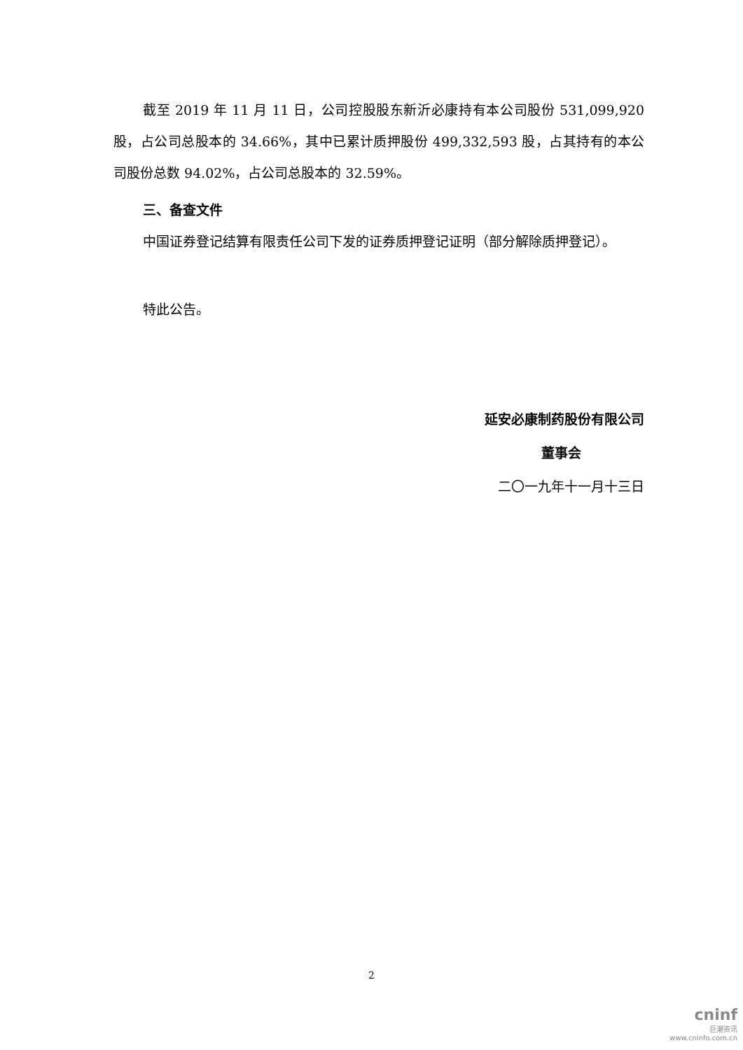截至 2019 年 11 月 11 日，公司控股股东新沂必康持有本公司股份 531,099,920 股，占公司总股本的 34.66%，其中已累计质押股份 499,332,593 股，占其持有的本公司股份总数 94.02%，占公司总股本的 32.59%。
三、备查文件
中国证券登记结算有限责任公司下发的证券质押登记证明（部分解除质押登记）。
特此公告。
延安必康制药股份有限公司
董事会
二〇一九年十一月十三日
2
cninf
巨潮资讯
www.cninfo.com.cn